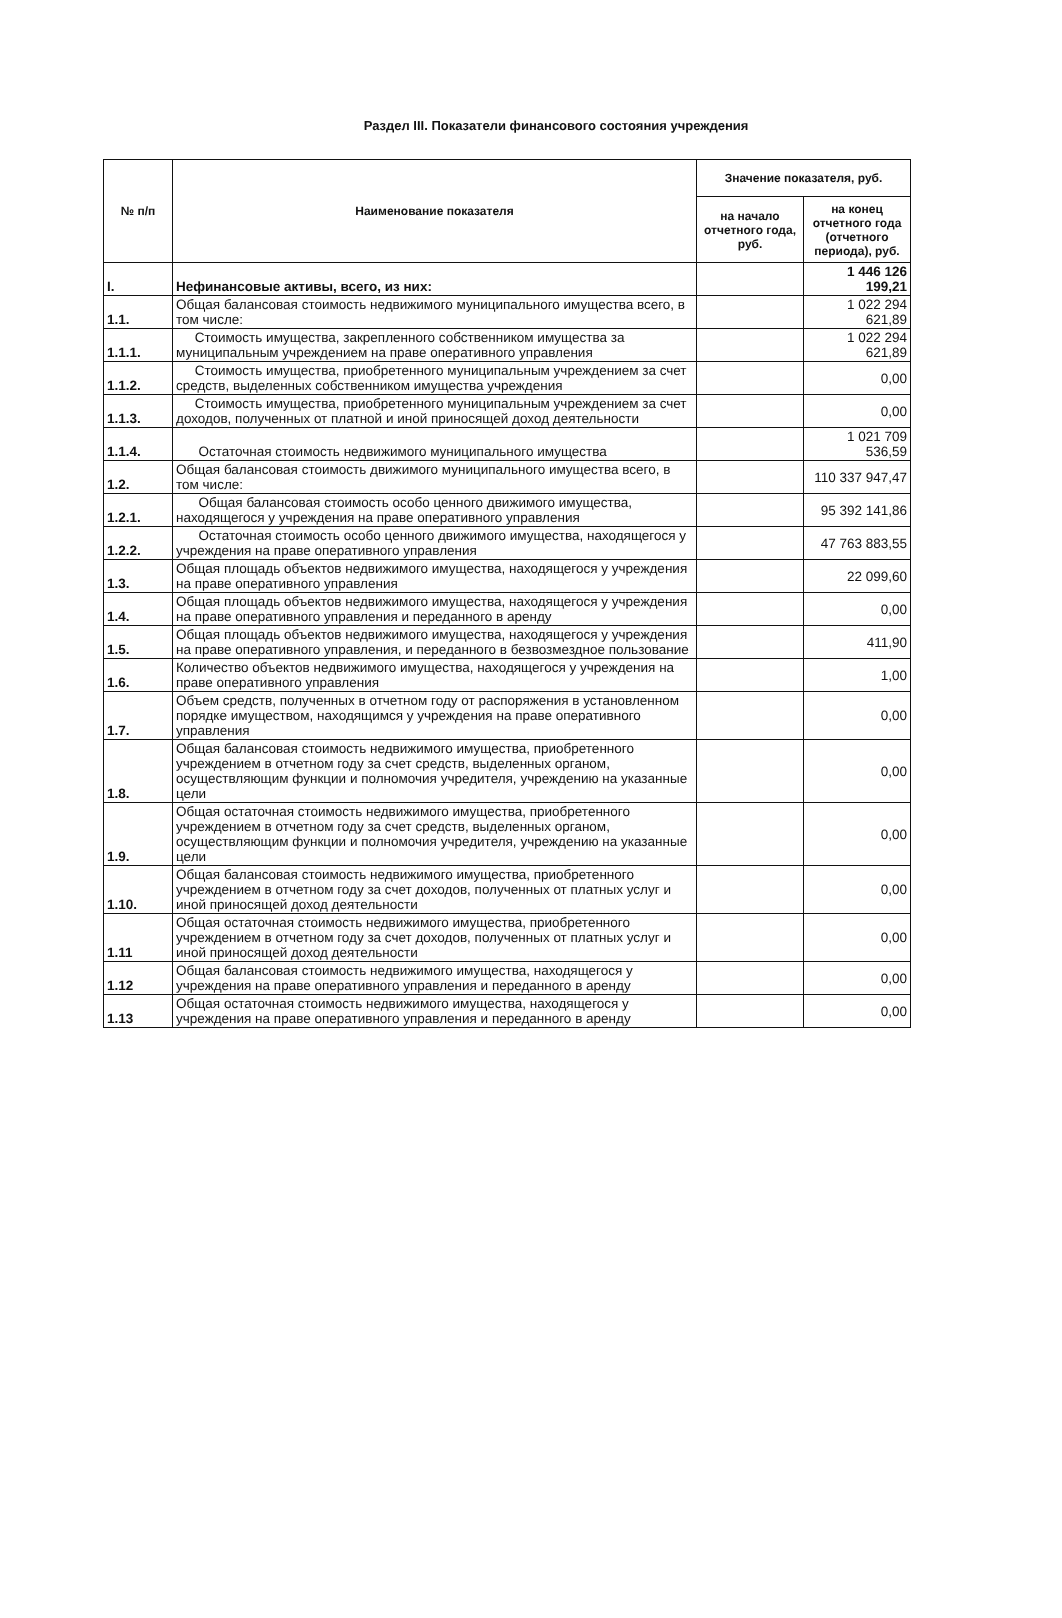Раздел III. Показатели финансового состояния учреждения
| № п/п | Наименование показателя | Значение показателя, руб. | |
| --- | --- | --- | --- |
| | | на начало отчетного года, руб. | на конец отчетного года (отчетного периода), руб. |
| I. | Нефинансовые активы, всего, из них: | | 1 446 126 199,21 |
| 1.1. | Общая балансовая стоимость недвижимого муниципального имущества всего, в том числе: | | 1 022 294 621,89 |
| 1.1.1. | Стоимость имущества, закрепленного собственником имущества за муниципальным учреждением на праве оперативного управления | | 1 022 294 621,89 |
| 1.1.2. | Стоимость имущества, приобретенного муниципальным учреждением за счет средств, выделенных собственником имущества учреждения | | 0,00 |
| 1.1.3. | Стоимость имущества, приобретенного муниципальным учреждением за счет доходов, полученных от платной и иной приносящей доход деятельности | | 0,00 |
| 1.1.4. | Остаточная стоимость недвижимого муниципального имущества | | 1 021 709 536,59 |
| 1.2. | Общая балансовая стоимость движимого муниципального имущества всего, в том числе: | | 110 337 947,47 |
| 1.2.1. | Общая балансовая стоимость особо ценного движимого имущества, находящегося у учреждения на праве оперативного управления | | 95 392 141,86 |
| 1.2.2. | Остаточная стоимость особо ценного движимого имущества, находящегося у учреждения на праве оперативного управления | | 47 763 883,55 |
| 1.3. | Общая площадь объектов недвижимого имущества, находящегося у учреждения на праве оперативного управления | | 22 099,60 |
| 1.4. | Общая площадь объектов недвижимого имущества, находящегося у учреждения на праве оперативного управления и переданного в аренду | | 0,00 |
| 1.5. | Общая площадь объектов недвижимого имущества, находящегося у учреждения на праве оперативного управления, и переданного в безвозмездное пользование | | 411,90 |
| 1.6. | Количество объектов недвижимого имущества, находящегося у учреждения на праве оперативного управления | | 1,00 |
| 1.7. | Объем средств, полученных в отчетном году от распоряжения в установленном порядке имуществом, находящимся у учреждения на праве оперативного управления | | 0,00 |
| 1.8. | Общая балансовая стоимость недвижимого имущества, приобретенного учреждением в отчетном году за счет средств, выделенных органом, осуществляющим функции и полномочия учредителя, учреждению на указанные цели | | 0,00 |
| 1.9. | Общая остаточная стоимость недвижимого имущества, приобретенного учреждением в отчетном году за счет средств, выделенных органом, осуществляющим функции и полномочия учредителя, учреждению на указанные цели | | 0,00 |
| 1.10. | Общая балансовая стоимость недвижимого имущества, приобретенного учреждением в отчетном году за счет доходов, полученных от платных услуг и иной приносящей доход деятельности | | 0,00 |
| 1.11 | Общая остаточная стоимость недвижимого имущества, приобретенного учреждением в отчетном году за счет доходов, полученных от платных услуг и иной приносящей доход деятельности | | 0,00 |
| 1.12 | Общая балансовая стоимость недвижимого имущества, находящегося у учреждения на праве оперативного управления и переданного в аренду | | 0,00 |
| 1.13 | Общая остаточная стоимость недвижимого имущества, находящегося у учреждения на праве оперативного управления и переданного в аренду | | 0,00 |